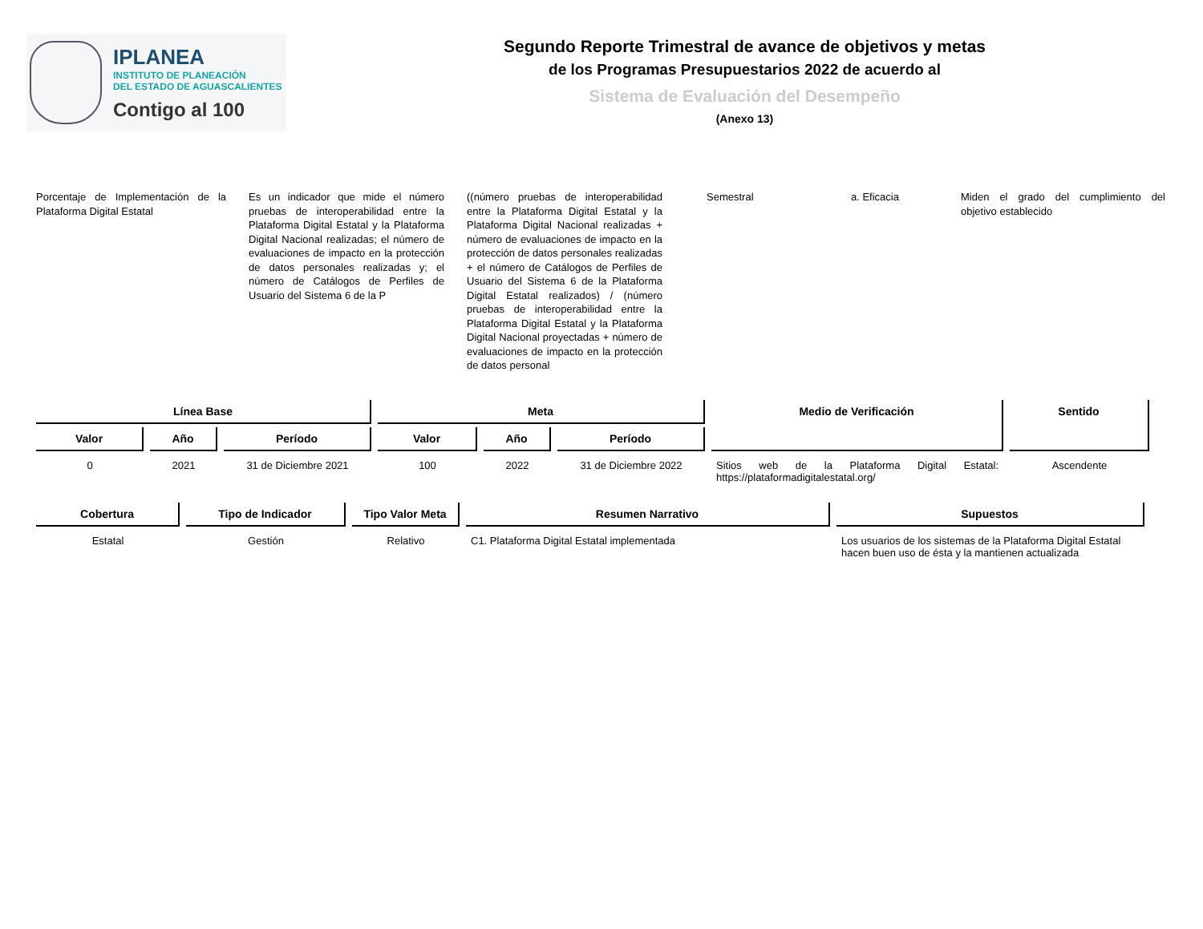IPLANEA
INSTITUTO DE PLANEACIÓN
DEL ESTADO DE AGUASCALIENTES
Contigo al 100
Segundo Reporte Trimestral de avance de objetivos y metas
de los Programas Presupuestarios 2022 de acuerdo al
Sistema de Evaluación del Desempeño
(Anexo 13)
Porcentaje de Implementación de la Plataforma Digital Estatal
Es un indicador que mide el número pruebas de interoperabilidad entre la Plataforma Digital Estatal y la Plataforma Digital Nacional realizadas; el número de evaluaciones de impacto en la protección de datos personales realizadas y; el número de Catálogos de Perfiles de Usuario del Sistema 6 de la P
((número pruebas de interoperabilidad entre la Plataforma Digital Estatal y la Plataforma Digital Nacional realizadas + número de evaluaciones de impacto en la protección de datos personales realizadas + el número de Catálogos de Perfiles de Usuario del Sistema 6 de la Plataforma Digital Estatal realizados) / (número pruebas de interoperabilidad entre la Plataforma Digital Estatal y la Plataforma Digital Nacional proyectadas + número de evaluaciones de impacto en la protección de datos personal
Semestral a. Eficacia Miden el grado del cumplimiento del objetivo establecido
| Línea Base | | | Meta | | | Medio de Verificación | Sentido |
| --- | --- | --- | --- | --- | --- | --- | --- |
| Valor | Año | Período | Valor | Año | Período | | |
| 0 | 2021 | 31 de Diciembre 2021 | 100 | 2022 | 31 de Diciembre 2022 | Sitios web de la Plataforma Digital Estatal: https://plataformadigitalestatal.org/ | Ascendente |
| Cobertura | Tipo de Indicador | Tipo Valor Meta | Resumen Narrativo | Supuestos |
| --- | --- | --- | --- | --- |
| Estatal | Gestión | Relativo | C1. Plataforma Digital Estatal implementada | Los usuarios de los sistemas de la Plataforma Digital Estatal hacen buen uso de ésta y la mantienen actualizada |